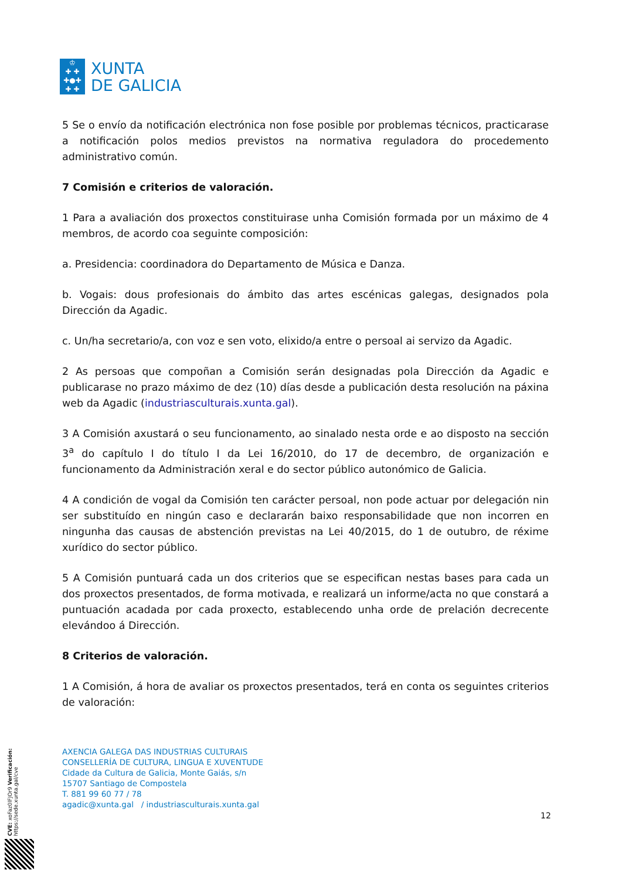♔
✚ ✚
✚●✚
✚ ✚
XUNTA
DE GALICIA
5 Se o envío da notificación electrónica non fose posible por problemas técnicos, practicarase a notificación polos medios previstos na normativa reguladora do procedemento administrativo común.
7 Comisión e criterios de valoración.
1 Para a avaliación dos proxectos constituirase unha Comisión formada por un máximo de 4 membros, de acordo coa seguinte composición:
a. Presidencia: coordinadora do Departamento de Música e Danza.
b. Vogais: dous profesionais do ámbito das artes escénicas galegas, designados pola Dirección da Agadic.
c. Un/ha secretario/a, con voz e sen voto, elixido/a entre o persoal ai servizo da Agadic.
2 As persoas que compoñan a Comisión serán designadas pola Dirección da Agadic e publicarase no prazo máximo de dez (10) días desde a publicación desta resolución na páxina web da Agadic (industriasculturais.xunta.gal).
3 A Comisión axustará o seu funcionamento, ao sinalado nesta orde e ao disposto na sección 3<sup>a</sup> do capítulo I do título I da Lei 16/2010, do 17 de decembro, de organización e funcionamento da Administración xeral e do sector público autonómico de Galicia.
4 A condición de vogal da Comisión ten carácter persoal, non pode actuar por delegación nin ser substituído en ningún caso e declararán baixo responsabilidade que non incorren en ningunha das causas de abstención previstas na Lei 40/2015, do 1 de outubro, de réxime xurídico do sector público.
5 A Comisión puntuará cada un dos criterios que se especifican nestas bases para cada un dos proxectos presentados, de forma motivada, e realizará un informe/acta no que constará a puntuación acadada por cada proxecto, establecendo unha orde de prelación decrecente elevándoo á Dirección.
8 Criterios de valoración.
1 A Comisión, á hora de avaliar os proxectos presentados, terá en conta os seguintes criterios de valoración:
AXENCIA GALEGA DAS INDUSTRIAS CULTURAIS
CONSELLERÍA DE CULTURA, LINGUA E XUVENTUDE
Cidade da Cultura de Galicia, Monte Gaiás, s/n
15707 Santiago de Compostela
T. 881 99 60 77 / 78
agadic@xunta.gal / industriasculturais.xunta.gal
12
CVE: xoFaz0lFJOr9 Verificación: https://sede.xunta.gal/cve